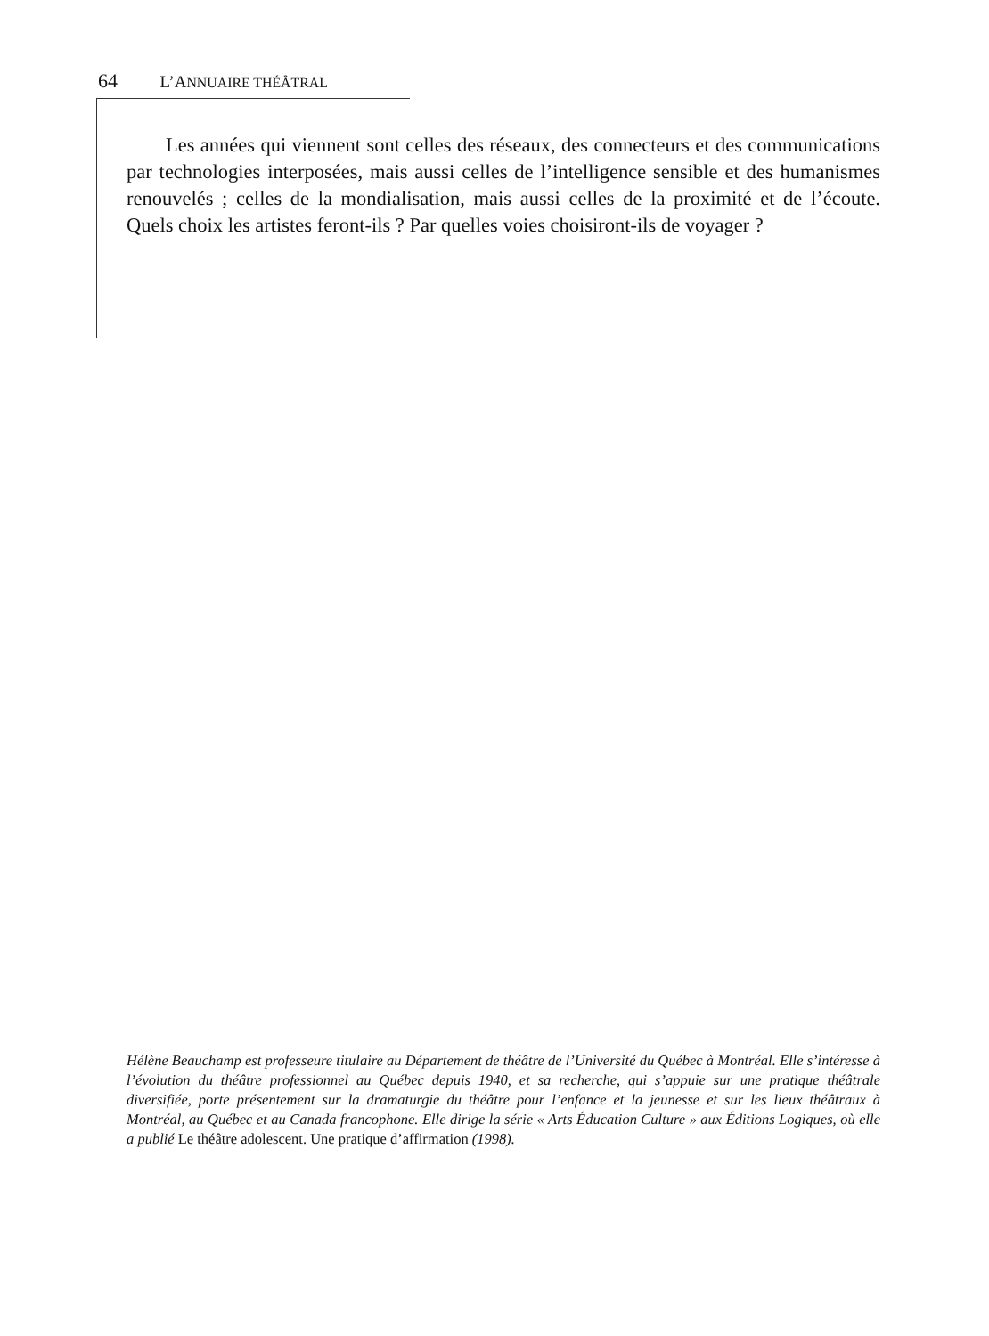64 L’ANNUAIRE THÉÂTRAL
Les années qui viennent sont celles des réseaux, des connecteurs et des communications par technologies interposées, mais aussi celles de l’intelligence sensible et des humanismes renouvelés ; celles de la mondialisation, mais aussi celles de la proximité et de l’écoute. Quels choix les artistes feront-ils ? Par quelles voies choisiront-ils de voyager ?
Hélène Beauchamp est professeure titulaire au Département de théâtre de l’Université du Québec à Montréal. Elle s’intéresse à l’évolution du théâtre professionnel au Québec depuis 1940, et sa recherche, qui s’appuie sur une pratique théâtrale diversifiée, porte présentement sur la dramaturgie du théâtre pour l’enfance et la jeunesse et sur les lieux théâtraux à Montréal, au Québec et au Canada francophone. Elle dirige la série « Arts Éducation Culture » aux Éditions Logiques, où elle a publié Le théâtre adolescent. Une pratique d’affirmation (1998).